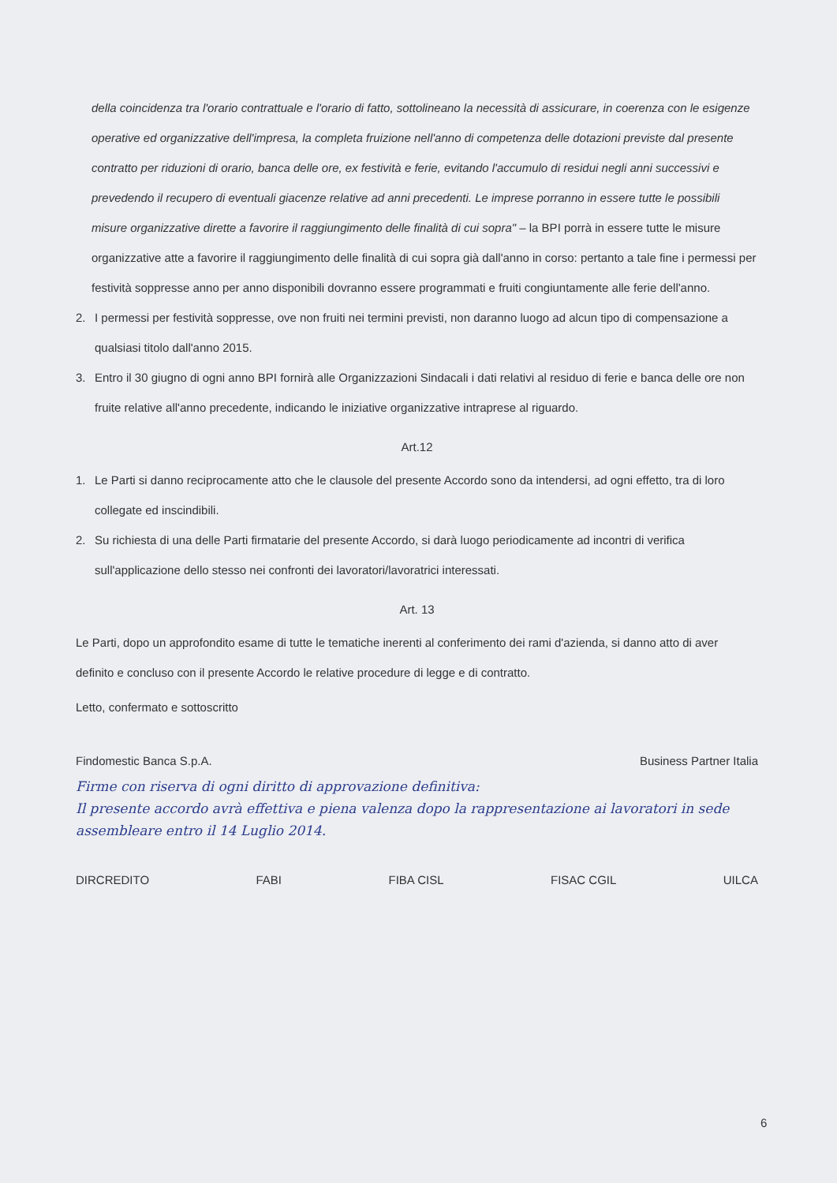della coincidenza tra l'orario contrattuale e l'orario di fatto, sottolineano la necessità di assicurare, in coerenza con le esigenze operative ed organizzative dell'impresa, la completa fruizione nell'anno di competenza delle dotazioni previste dal presente contratto per riduzioni di orario, banca delle ore, ex festività e ferie, evitando l'accumulo di residui negli anni successivi e prevedendo il recupero di eventuali giacenze relative ad anni precedenti. Le imprese porranno in essere tutte le possibili misure organizzative dirette a favorire il raggiungimento delle finalità di cui sopra" – la BPI porrà in essere tutte le misure organizzative atte a favorire il raggiungimento delle finalità di cui sopra già dall'anno in corso: pertanto a tale fine i permessi per festività soppresse anno per anno disponibili dovranno essere programmati e fruiti congiuntamente alle ferie dell'anno.
2. I permessi per festività soppresse, ove non fruiti nei termini previsti, non daranno luogo ad alcun tipo di compensazione a qualsiasi titolo dall'anno 2015.
3. Entro il 30 giugno di ogni anno BPI fornirà alle Organizzazioni Sindacali i dati relativi al residuo di ferie e banca delle ore non fruite relative all'anno precedente, indicando le iniziative organizzative intraprese al riguardo.
Art.12
1. Le Parti si danno reciprocamente atto che le clausole del presente Accordo sono da intendersi, ad ogni effetto, tra di loro collegate ed inscindibili.
2. Su richiesta di una delle Parti firmatarie del presente Accordo, si darà luogo periodicamente ad incontri di verifica sull'applicazione dello stesso nei confronti dei lavoratori/lavoratrici interessati.
Art. 13
Le Parti, dopo un approfondito esame di tutte le tematiche inerenti al conferimento dei rami d'azienda, si danno atto di aver definito e concluso con il presente Accordo le relative procedure di legge e di contratto.
Letto, confermato e sottoscritto
Findomestic Banca S.p.A. Business Partner Italia
Firme con riserva di ogni diritto di approvazione definitiva:
Il presente accordo avrà effettiva e piena valenza dopo la rappresentazione ai lavoratori in sede assembleare entro il 14 Luglio 2014.
DIRCREDITO FABI FIBA CISL FISAC CGIL UILCA
6